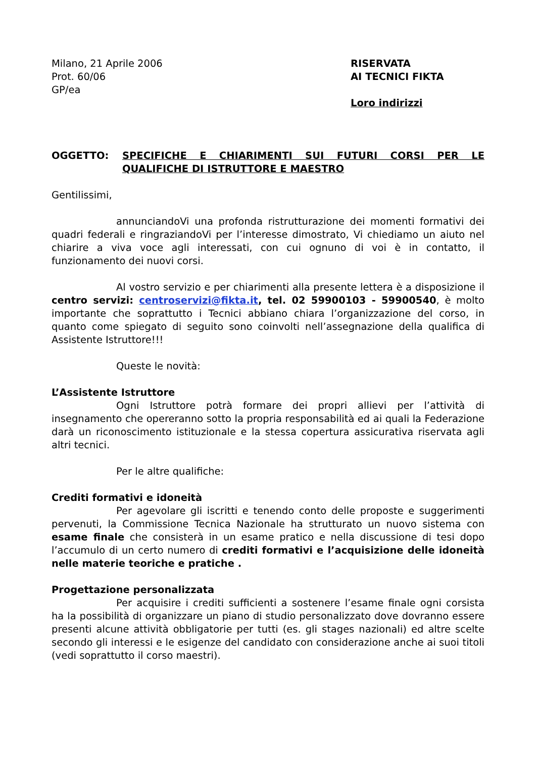Milano, 21 Aprile 2006
Prot. 60/06
GP/ea
RISERVATA
AI TECNICI FIKTA
Loro indirizzi
OGGETTO: SPECIFICHE E CHIARIMENTI SUI FUTURI CORSI PER LE QUALIFICHE DI ISTRUTTORE E MAESTRO
Gentilissimi,
annunciandoVi una profonda ristrutturazione dei momenti formativi dei quadri federali e ringraziandoVi per l’interesse dimostrato, Vi chiediamo un aiuto nel chiarire a viva voce agli interessati, con cui ognuno di voi è in contatto, il funzionamento dei nuovi corsi.
Al vostro servizio e per chiarimenti alla presente lettera è a disposizione il centro servizi: centroservizi@fikta.it, tel. 02 59900103 - 59900540, è molto importante che soprattutto i Tecnici abbiano chiara l’organizzazione del corso, in quanto come spiegato di seguito sono coinvolti nell’assegnazione della qualifica di Assistente Istruttore!!!
Queste le novità:
L’Assistente Istruttore
Ogni Istruttore potrà formare dei propri allievi per l’attività di insegnamento che opereranno sotto la propria responsabilità ed ai quali la Federazione darà un riconoscimento istituzionale e la stessa copertura assicurativa riservata agli altri tecnici.
Per le altre qualifiche:
Crediti formativi e idoneità
Per agevolare gli iscritti e tenendo conto delle proposte e suggerimenti pervenuti, la Commissione Tecnica Nazionale ha strutturato un nuovo sistema con esame finale che consisterà in un esame pratico e nella discussione di tesi dopo l’accumulo di un certo numero di crediti formativi e l’acquisizione delle idoneità nelle materie teoriche e pratiche .
Progettazione personalizzata
Per acquisire i crediti sufficienti a sostenere l’esame finale ogni corsista ha la possibilità di organizzare un piano di studio personalizzato dove dovranno essere presenti alcune attività obbligatorie per tutti (es. gli stages nazionali) ed altre scelte secondo gli interessi e le esigenze del candidato con considerazione anche ai suoi titoli (vedi soprattutto il corso maestri).